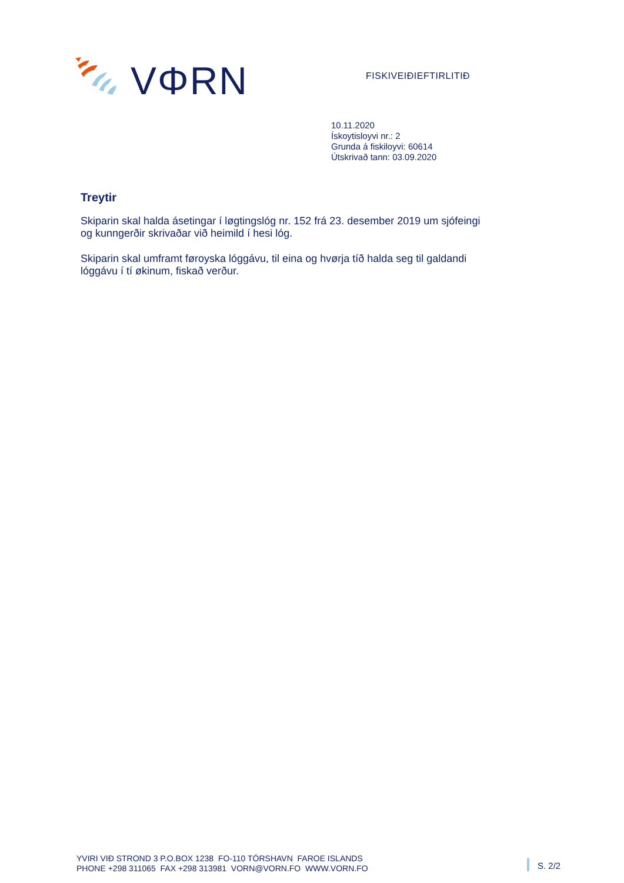VΦRN
FISKIVEIÐIEFTIRLITIÐ
10.11.2020
Ískoytisloyvi nr.: 2
Grunda á fiskiloyvi: 60614
Útskrivað tann: 03.09.2020
Treytir
Skiparin skal halda ásetingar í løgtingslóg nr. 152 frá 23. desember 2019 um sjófeingi og kunngerðir skrivaðar við heimild í hesi lóg.
Skiparin skal umframt føroyska lóggávu, til eina og hvørja tíð halda seg til galdandi lóggávu í tí økinum, fiskað verður.
YVIRI VIÐ STROND 3 P.O.BOX 1238 FO-110 TÓRSHAVN FAROE ISLANDS
PHONE +298 311065 FAX +298 313981 VORN@VORN.FO WWW.VORN.FO
S. 2/2